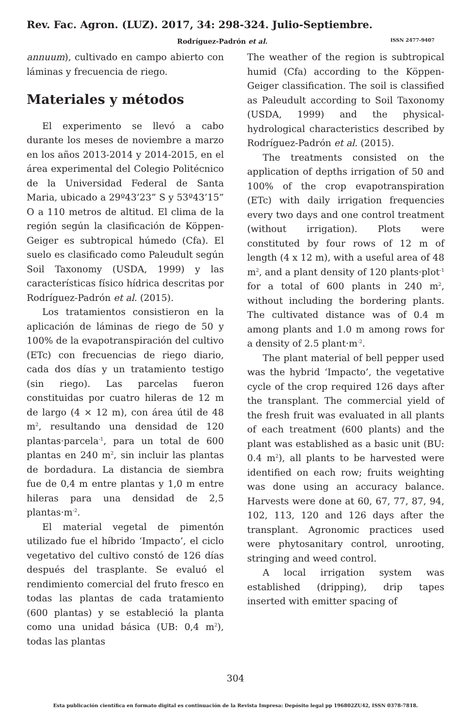Rev. Fac. Agron. (LUZ). 2017, 34: 298-324. Julio-Septiembre.
Rodríguez-Padrón et al. ISSN 2477-9407
annuum), cultivado en campo abierto con láminas y frecuencia de riego.
Materiales y métodos
El experimento se llevó a cabo durante los meses de noviembre a marzo en los años 2013-2014 y 2014-2015, en el área experimental del Colegio Politécnico de la Universidad Federal de Santa Maria, ubicado a 29º43’23” S y 53º43’15” O a 110 metros de altitud. El clima de la región según la clasificación de Köppen-Geiger es subtropical húmedo (Cfa). El suelo es clasificado como Paleudult según Soil Taxonomy (USDA, 1999) y las características físico hídrica descritas por Rodríguez-Padrón et al. (2015).
Los tratamientos consistieron en la aplicación de láminas de riego de 50 y 100% de la evapotranspiración del cultivo (ETc) con frecuencias de riego diario, cada dos días y un tratamiento testigo (sin riego). Las parcelas fueron constituidas por cuatro hileras de 12 m de largo (4 × 12 m), con área útil de 48 m<sup>2</sup>, resultando una densidad de 120 plantas·parcela<sup>-1</sup>, para un total de 600 plantas en 240 m<sup>2</sup>, sin incluir las plantas de bordadura. La distancia de siembra fue de 0,4 m entre plantas y 1,0 m entre hileras para una densidad de 2,5 plantas·m<sup>-2</sup>.
El material vegetal de pimentón utilizado fue el híbrido ‘Impacto’, el ciclo vegetativo del cultivo constó de 126 días después del trasplante. Se evaluó el rendimiento comercial del fruto fresco en todas las plantas de cada tratamiento (600 plantas) y se estableció la planta como una unidad básica (UB: 0,4 m<sup>2</sup>), todas las plantas
The weather of the region is subtropical humid (Cfa) according to the Köppen-Geiger classification. The soil is classified as Paleudult according to Soil Taxonomy (USDA, 1999) and the physical-hydrological characteristics described by Rodríguez-Padrón et al. (2015).
The treatments consisted on the application of depths irrigation of 50 and 100% of the crop evapotranspiration (ETc) with daily irrigation frequencies every two days and one control treatment (without irrigation). Plots were constituted by four rows of 12 m of length (4 x 12 m), with a useful area of 48 m<sup>2</sup>, and a plant density of 120 plants·plot<sup>-1</sup> for a total of 600 plants in 240 m<sup>2</sup>, without including the bordering plants. The cultivated distance was of 0.4 m among plants and 1.0 m among rows for a density of 2.5 plant·m<sup>-2</sup>.
The plant material of bell pepper used was the hybrid ‘Impacto’, the vegetative cycle of the crop required 126 days after the transplant. The commercial yield of the fresh fruit was evaluated in all plants of each treatment (600 plants) and the plant was established as a basic unit (BU: 0.4 m<sup>2</sup>), all plants to be harvested were identified on each row; fruits weighting was done using an accuracy balance. Harvests were done at 60, 67, 77, 87, 94, 102, 113, 120 and 126 days after the transplant. Agronomic practices used were phytosanitary control, unrooting, stringing and weed control.
A local irrigation system was established (dripping), drip tapes inserted with emitter spacing of
304
Esta publicación científica en formato digital es continuación de la Revista Impresa: Depósito legal pp 196802ZU42, ISSN 0378-7818.